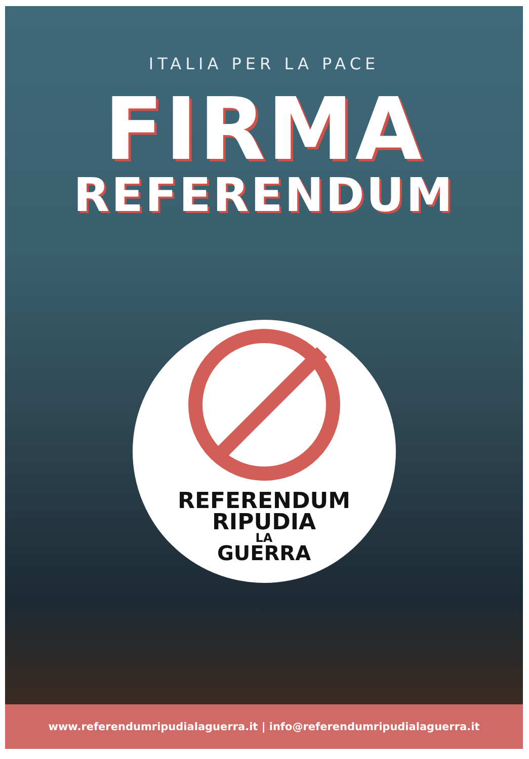ITALIA PER LA PACE
FIRMA
REFERENDUM
REFERENDUM
RIPUDIA
LA
GUERRA
www.referendumripudialaguerra.it | info@referendumripudialaguerra.it